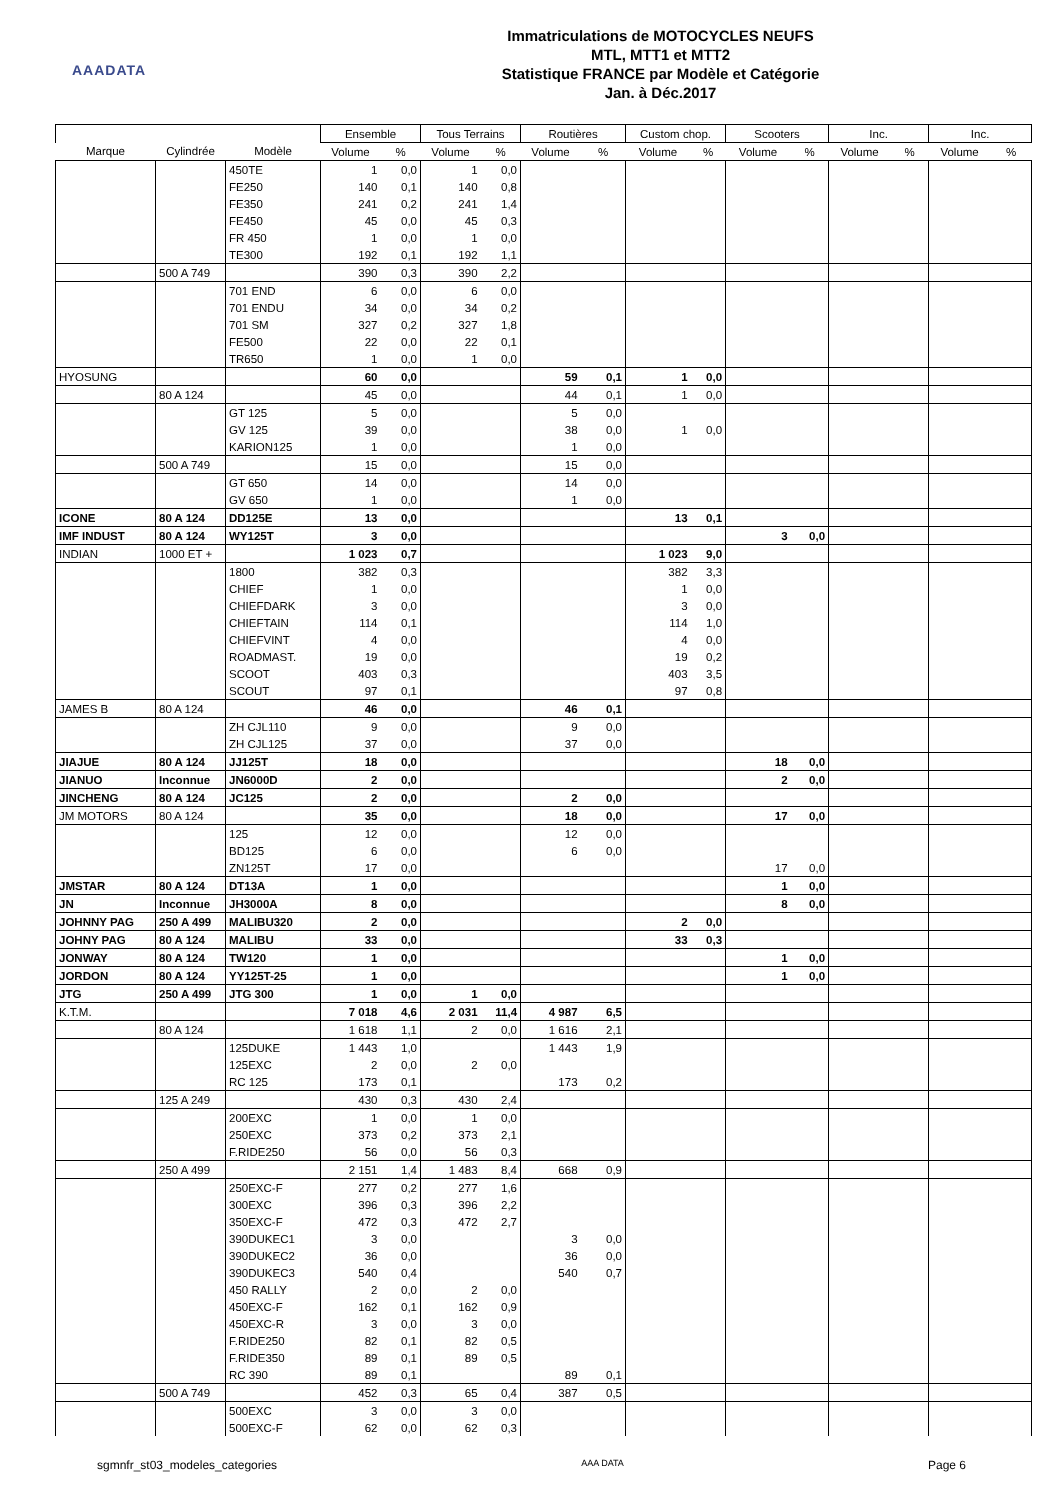AAADATA
Immatriculations de MOTOCYCLES NEUFS
MTL, MTT1 et MTT2
Statistique FRANCE par Modèle et Catégorie
Jan. à Déc.2017
| | | | Ensemble | | Tous Terrains | | Routières | | Custom chop. | | Scooters | | Inc. | | Inc. | |
| --- | --- | --- | --- | --- | --- | --- | --- | --- | --- | --- | --- | --- | --- | --- | --- | --- |
| Marque | Cylindrée | Modèle | Volume | % | Volume | % | Volume | % | Volume | % | Volume | % | Volume | % | Volume | % |
| | | 450TE | 1 | 0,0 | 1 | 0,0 | | | | | | | | | | |
| | | FE250 | 140 | 0,1 | 140 | 0,8 | | | | | | | | | | |
| | | FE350 | 241 | 0,2 | 241 | 1,4 | | | | | | | | | | |
| | | FE450 | 45 | 0,0 | 45 | 0,3 | | | | | | | | | | |
| | | FR 450 | 1 | 0,0 | 1 | 0,0 | | | | | | | | | | |
| | | TE300 | 192 | 0,1 | 192 | 1,1 | | | | | | | | | | |
| | 500 A 749 | | 390 | 0,3 | 390 | 2,2 | | | | | | | | | | |
| | | 701 END | 6 | 0,0 | 6 | 0,0 | | | | | | | | | | |
| | | 701 ENDU | 34 | 0,0 | 34 | 0,2 | | | | | | | | | | |
| | | 701 SM | 327 | 0,2 | 327 | 1,8 | | | | | | | | | | |
| | | FE500 | 22 | 0,0 | 22 | 0,1 | | | | | | | | | | |
| | | TR650 | 1 | 0,0 | 1 | 0,0 | | | | | | | | | | |
| HYOSUNG | | | 60 | 0,0 | | | 59 | 0,1 | 1 | 0,0 | | | | | | |
| | 80 A 124 | | 45 | 0,0 | | | 44 | 0,1 | 1 | 0,0 | | | | | | |
| | | GT 125 | 5 | 0,0 | | | 5 | 0,0 | | | | | | | | |
| | | GV 125 | 39 | 0,0 | | | 38 | 0,0 | 1 | 0,0 | | | | | | |
| | | KARION125 | 1 | 0,0 | | | 1 | 0,0 | | | | | | | | |
| | 500 A 749 | | 15 | 0,0 | | | 15 | 0,0 | | | | | | | | |
| | | GT 650 | 14 | 0,0 | | | 14 | 0,0 | | | | | | | | |
| | | GV 650 | 1 | 0,0 | | | 1 | 0,0 | | | | | | | | |
| ICONE | 80 A 124 | DD125E | 13 | 0,0 | | | | | 13 | 0,1 | | | | | | |
| IMF INDUST | 80 A 124 | WY125T | 3 | 0,0 | | | | | | | 3 | 0,0 | | | | |
| INDIAN | 1000 ET + | | 1 023 | 0,7 | | | | | 1 023 | 9,0 | | | | | | |
| | | 1800 | 382 | 0,3 | | | | | 382 | 3,3 | | | | | | |
| | | CHIEF | 1 | 0,0 | | | | | 1 | 0,0 | | | | | | |
| | | CHIEFDARK | 3 | 0,0 | | | | | 3 | 0,0 | | | | | | |
| | | CHIEFTAIN | 114 | 0,1 | | | | | 114 | 1,0 | | | | | | |
| | | CHIEFVINT | 4 | 0,0 | | | | | 4 | 0,0 | | | | | | |
| | | ROADMAST. | 19 | 0,0 | | | | | 19 | 0,2 | | | | | | |
| | | SCOOT | 403 | 0,3 | | | | | 403 | 3,5 | | | | | | |
| | | SCOUT | 97 | 0,1 | | | | | 97 | 0,8 | | | | | | |
| JAMES B | 80 A 124 | | 46 | 0,0 | | | 46 | 0,1 | | | | | | | | |
| | | ZH CJL110 | 9 | 0,0 | | | 9 | 0,0 | | | | | | | | |
| | | ZH CJL125 | 37 | 0,0 | | | 37 | 0,0 | | | | | | | | |
| JIAJUE | 80 A 124 | JJ125T | 18 | 0,0 | | | | | | | 18 | 0,0 | | | | |
| JIANUO | Inconnue | JN6000D | 2 | 0,0 | | | | | | | 2 | 0,0 | | | | |
| JINCHENG | 80 A 124 | JC125 | 2 | 0,0 | | | 2 | 0,0 | | | | | | | | |
| JM MOTORS | 80 A 124 | | 35 | 0,0 | | | 18 | 0,0 | | | 17 | 0,0 | | | | |
| | | 125 | 12 | 0,0 | | | 12 | 0,0 | | | | | | | | |
| | | BD125 | 6 | 0,0 | | | 6 | 0,0 | | | | | | | | |
| | | ZN125T | 17 | 0,0 | | | | | | | 17 | 0,0 | | | | |
| JMSTAR | 80 A 124 | DT13A | 1 | 0,0 | | | | | | | 1 | 0,0 | | | | |
| JN | Inconnue | JH3000A | 8 | 0,0 | | | | | | | 8 | 0,0 | | | | |
| JOHNNY PAG | 250 A 499 | MALIBU320 | 2 | 0,0 | | | | | 2 | 0,0 | | | | | | |
| JOHNY PAG | 80 A 124 | MALIBU | 33 | 0,0 | | | | | 33 | 0,3 | | | | | | |
| JONWAY | 80 A 124 | TW120 | 1 | 0,0 | | | | | | | 1 | 0,0 | | | | |
| JORDON | 80 A 124 | YY125T-25 | 1 | 0,0 | | | | | | | 1 | 0,0 | | | | |
| JTG | 250 A 499 | JTG 300 | 1 | 0,0 | 1 | 0,0 | | | | | | | | | | |
| K.T.M. | | | 7 018 | 4,6 | 2 031 | 11,4 | 4 987 | 6,5 | | | | | | | | |
| | 80 A 124 | | 1 618 | 1,1 | 2 | 0,0 | 1 616 | 2,1 | | | | | | | | |
| | | 125DUKE | 1 443 | 1,0 | | | 1 443 | 1,9 | | | | | | | | |
| | | 125EXC | 2 | 0,0 | 2 | 0,0 | | | | | | | | | | |
| | | RC 125 | 173 | 0,1 | | | 173 | 0,2 | | | | | | | | |
| | 125 A 249 | | 430 | 0,3 | 430 | 2,4 | | | | | | | | | | |
| | | 200EXC | 1 | 0,0 | 1 | 0,0 | | | | | | | | | | |
| | | 250EXC | 373 | 0,2 | 373 | 2,1 | | | | | | | | | | |
| | | F.RIDE250 | 56 | 0,0 | 56 | 0,3 | | | | | | | | | | |
| | 250 A 499 | | 2 151 | 1,4 | 1 483 | 8,4 | 668 | 0,9 | | | | | | | | |
| | | 250EXC-F | 277 | 0,2 | 277 | 1,6 | | | | | | | | | | |
| | | 300EXC | 396 | 0,3 | 396 | 2,2 | | | | | | | | | | |
| | | 350EXC-F | 472 | 0,3 | 472 | 2,7 | | | | | | | | | | |
| | | 390DUKEC1 | 3 | 0,0 | | | 3 | 0,0 | | | | | | | | |
| | | 390DUKEC2 | 36 | 0,0 | | | 36 | 0,0 | | | | | | | | |
| | | 390DUKEC3 | 540 | 0,4 | | | 540 | 0,7 | | | | | | | | |
| | | 450 RALLY | 2 | 0,0 | 2 | 0,0 | | | | | | | | | | |
| | | 450EXC-F | 162 | 0,1 | 162 | 0,9 | | | | | | | | | | |
| | | 450EXC-R | 3 | 0,0 | 3 | 0,0 | | | | | | | | | | |
| | | F.RIDE250 | 82 | 0,1 | 82 | 0,5 | | | | | | | | | | |
| | | F.RIDE350 | 89 | 0,1 | 89 | 0,5 | | | | | | | | | | |
| | | RC 390 | 89 | 0,1 | | | 89 | 0,1 | | | | | | | | |
| | 500 A 749 | | 452 | 0,3 | 65 | 0,4 | 387 | 0,5 | | | | | | | | |
| | | 500EXC | 3 | 0,0 | 3 | 0,0 | | | | | | | | | | |
| | | 500EXC-F | 62 | 0,0 | 62 | 0,3 | | | | | | | | | | |
sgmnfr_st03_modeles_categories AAA DATA Page 6